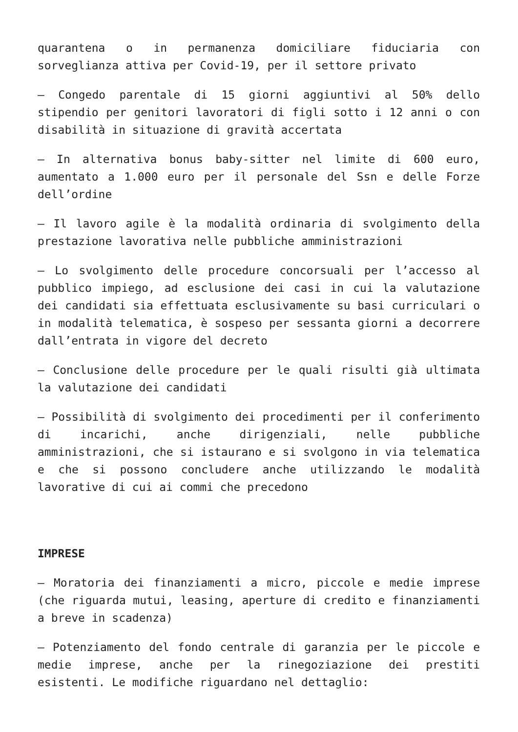quarantena o in permanenza domiciliare fiduciaria con sorveglianza attiva per Covid-19, per il settore privato
– Congedo parentale di 15 giorni aggiuntivi al 50% dello stipendio per genitori lavoratori di figli sotto i 12 anni o con disabilità in situazione di gravità accertata
– In alternativa bonus baby-sitter nel limite di 600 euro, aumentato a 1.000 euro per il personale del Ssn e delle Forze dell’ordine
– Il lavoro agile è la modalità ordinaria di svolgimento della prestazione lavorativa nelle pubbliche amministrazioni
– Lo svolgimento delle procedure concorsuali per l’accesso al pubblico impiego, ad esclusione dei casi in cui la valutazione dei candidati sia effettuata esclusivamente su basi curriculari o in modalità telematica, è sospeso per sessanta giorni a decorrere dall’entrata in vigore del decreto
– Conclusione delle procedure per le quali risulti già ultimata la valutazione dei candidati
– Possibilità di svolgimento dei procedimenti per il conferimento di incarichi, anche dirigenziali, nelle pubbliche amministrazioni, che si istaurano e si svolgono in via telematica e che si possono concludere anche utilizzando le modalità lavorative di cui ai commi che precedono
IMPRESE
– Moratoria dei finanziamenti a micro, piccole e medie imprese (che riguarda mutui, leasing, aperture di credito e finanziamenti a breve in scadenza)
– Potenziamento del fondo centrale di garanzia per le piccole e medie imprese, anche per la rinegoziazione dei prestiti esistenti. Le modifiche riguardano nel dettaglio: